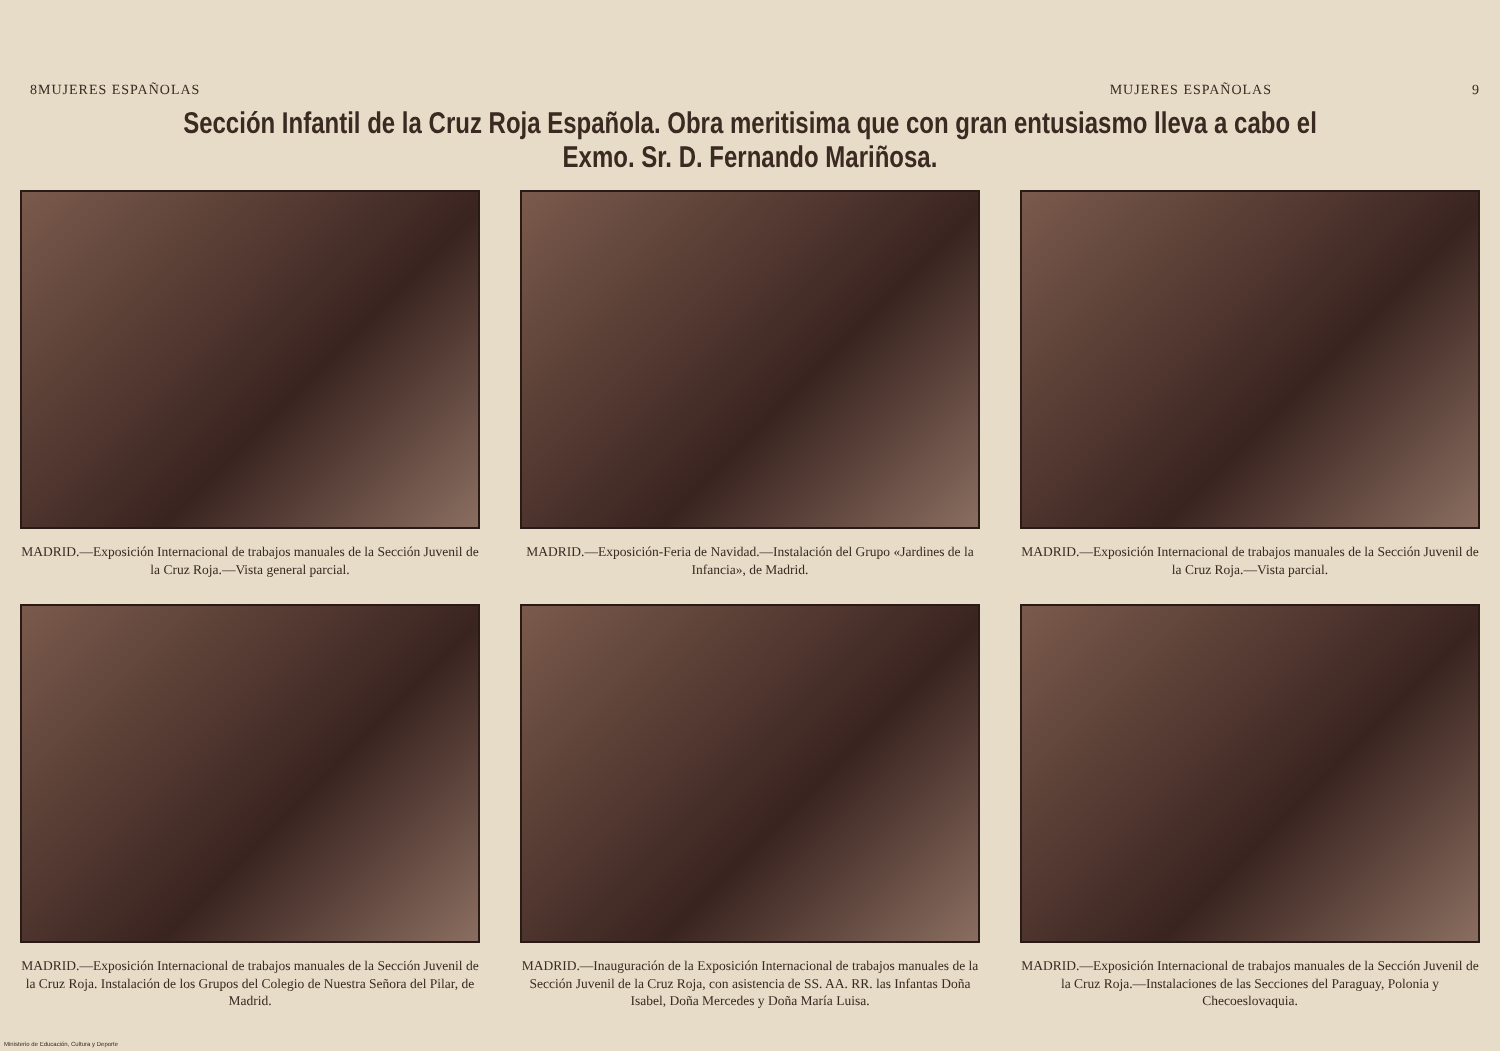8 MUJERES ESPAÑOLAS MUJERES ESPAÑOLAS 9
Sección Infantil de la Cruz Roja Española. Obra meritisima que con gran entusiasmo lleva a cabo el Exmo. Sr. D. Fernando Mariñosa.
MADRID.—Exposición Internacional de trabajos manuales de la Sección Juvenil de la Cruz Roja.—Vista general parcial.
MADRID.—Exposición-Feria de Navidad.—Instalación del Grupo «Jardines de la Infancia», de Madrid.
MADRID.—Exposición Internacional de trabajos manuales de la Sección Juvenil de la Cruz Roja.—Vista parcial.
MADRID.—Exposición Internacional de trabajos manuales de la Sección Juvenil de la Cruz Roja. Instalación de los Grupos del Colegio de Nuestra Señora del Pilar, de Madrid.
MADRID.—Inauguración de la Exposición Internacional de trabajos manuales de la Sección Juvenil de la Cruz Roja, con asistencia de SS. AA. RR. las Infantas Doña Isabel, Doña Mercedes y Doña María Luisa.
MADRID.—Exposición Internacional de trabajos manuales de la Sección Juvenil de la Cruz Roja.—Instalaciones de las Secciones del Paraguay, Polonia y Checoeslovaquia.
Ministerio de Educación, Cultura y Deporte